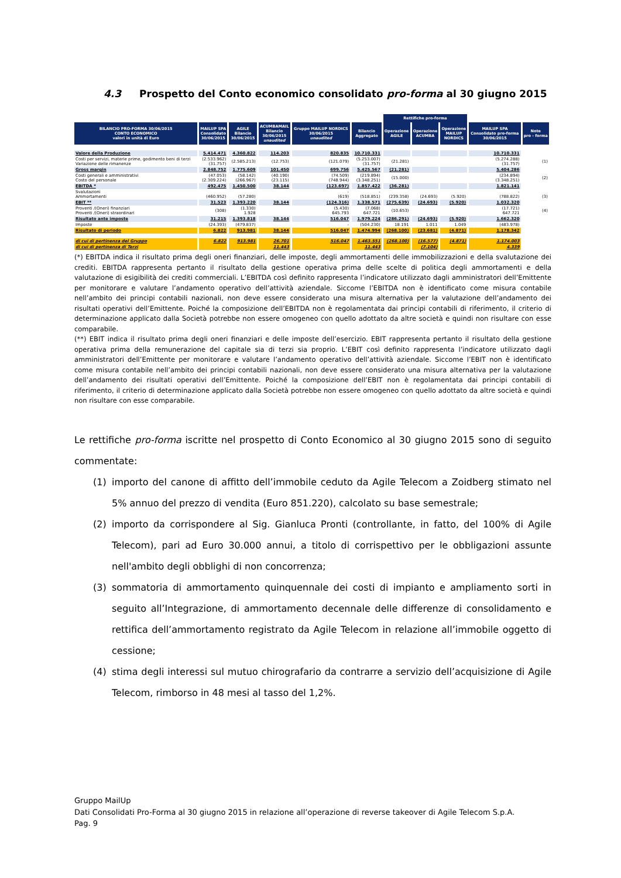4.3 Prospetto del Conto economico consolidato pro-forma al 30 giugno 2015
| | | | | | | Rettifiche pro-forma | | | | |
| --- | --- | --- | --- | --- | --- | --- | --- | --- | --- | --- |
| BILANCIO PRO-FORMA 30/06/2015 CONTO ECONOMICO valori in unità di Euro | MAILUP SPA Consolidato 30/06/2015 | AGILE Bilancio 30/06/2015 | ACUMBAMAIL Bilancio 30/06/2015 unaudited | Gruppo MAILUP NORDICS 30/06/2015 unaudited | Bilancio Aggregato | Operazione AGILE | Operazione ACUMBA | Operazione MAILUP NORDICS | MAILUP SPA Consolidato pro-forma 30/06/2015 | Note pro - forma |
| Valore della Produzione | 5.414.471 | 4.360.822 | 114.203 | 820.835 | 10.710.331 | | | | 10.710.331 | |
| Costi per servizi, materie prime, godimento beni di terzi Variazione delle rimanenze | (2.533.962) (31.757) | (2.585.213) | (12.753) | (121.079) | (5.253.007) (31.757) | (21.281) | | | (5.274.288) (31.757) | (1) |
| Gross margin | 2.848.752 | 1.775.609 | 101.450 | 699.756 | 5.425.567 | (21.281) | | | 5.404.286 | |
| Costi generali e amministrativi Costo del personale | (47.053) (2.309.224) | (58.142) (266.967) | (40.190) (23.115) | (74.509) (748.944) | (219.894) (3.348.251) | (15.000) | | | (234.894) (3.348.251) | (2) |
| EBITDA * | 492.475 | 1.450.500 | 38.144 | (123.697) | 1.857.422 | (36.281) | | | 1.821.141 | |
| Svalutazioni Ammortamenti | (460.952) | (57.280) | | - (619) | - (518.851) | (239.358) | (24.693) | (5.920) | - (788.822) | (3) |
| EBIT ** | 31.523 | 1.393.220 | 38.144 | (124.316) | 1.338.571 | (275.639) | (24.693) | (5.920) | 1.032.320 | |
| Proventi /(Oneri) finanziari Proventi /(Oneri) straordinari | (308) | (1.330) 1.928 | | (5.430) 645.793 | (7.068) 647.721 | (10.653) | | | (17.721) 647.721 | (4) |
| Risultato ante imposte | 31.215 | 1.393.818 | 38.144 | 516.047 | 1.979.224 | (286.291) | (24.693) | (5.920) | 1.662.320 | |
| Imposte | (24.393) | (479.837) | | - | (504.230) | 18.191 | 1.011 | 1.049 | (483.978) | |
| Risultato di periodo | 6.822 | 913.981 | 38.144 | 516.047 | 1.474.994 | (268.100) | (23.681) | (4.871) | 1.178.342 | |
| di cui di pertinenza del Gruppo | 6.822 | 913.981 | 26.701 | 516.047 | 1.463.551 | (268.100) | (16.577) | (4.871) | 1.174.003 | |
| di cui di pertinenza di Terzi | | | 11.443 | | 11.443 | | (7.104) | | 4.339 | |
(*) EBITDA indica il risultato prima degli oneri finanziari, delle imposte, degli ammortamenti delle immobilizzazioni e della svalutazione dei crediti. EBITDA rappresenta pertanto il risultato della gestione operativa prima delle scelte di politica degli ammortamenti e della valutazione di esigibilità dei crediti commerciali. L’EBITDA così definito rappresenta l’indicatore utilizzato dagli amministratori dell’Emittente per monitorare e valutare l’andamento operativo dell’attività aziendale. Siccome l’EBITDA non è identificato come misura contabile nell’ambito dei principi contabili nazionali, non deve essere considerato una misura alternativa per la valutazione dell’andamento dei risultati operativi dell’Emittente. Poiché la composizione dell’EBITDA non è regolamentata dai principi contabili di riferimento, il criterio di determinazione applicato dalla Società potrebbe non essere omogeneo con quello adottato da altre società e quindi non risultare con esse comparabile.
(**) EBIT indica il risultato prima degli oneri finanziari e delle imposte dell’esercizio. EBIT rappresenta pertanto il risultato della gestione operativa prima della remunerazione del capitale sia di terzi sia proprio. L’EBIT così definito rappresenta l’indicatore utilizzato dagli amministratori dell’Emittente per monitorare e valutare l’andamento operativo dell’attività aziendale. Siccome l’EBIT non è identificato come misura contabile nell’ambito dei principi contabili nazionali, non deve essere considerato una misura alternativa per la valutazione dell’andamento dei risultati operativi dell’Emittente. Poiché la composizione dell’EBIT non è regolamentata dai principi contabili di riferimento, il criterio di determinazione applicato dalla Società potrebbe non essere omogeneo con quello adottato da altre società e quindi non risultare con esse comparabile.
Le rettifiche pro-forma iscritte nel prospetto di Conto Economico al 30 giugno 2015 sono di seguito commentate:
(1) importo del canone di affitto dell’immobile ceduto da Agile Telecom a Zoidberg stimato nel 5% annuo del prezzo di vendita (Euro 851.220), calcolato su base semestrale;
(2) importo da corrispondere al Sig. Gianluca Pronti (controllante, in fatto, del 100% di Agile Telecom), pari ad Euro 30.000 annui, a titolo di corrispettivo per le obbligazioni assunte nell'ambito degli obblighi di non concorrenza;
(3) sommatoria di ammortamento quinquennale dei costi di impianto e ampliamento sorti in seguito all’Integrazione, di ammortamento decennale delle differenze di consolidamento e rettifica dell’ammortamento registrato da Agile Telecom in relazione all’immobile oggetto di cessione;
(4) stima degli interessi sul mutuo chirografario da contrarre a servizio dell’acquisizione di Agile Telecom, rimborso in 48 mesi al tasso del 1,2%.
Gruppo MailUp
Dati Consolidati Pro-Forma al 30 giugno 2015 in relazione all’operazione di reverse takeover di Agile Telecom S.p.A.
Pag. 9